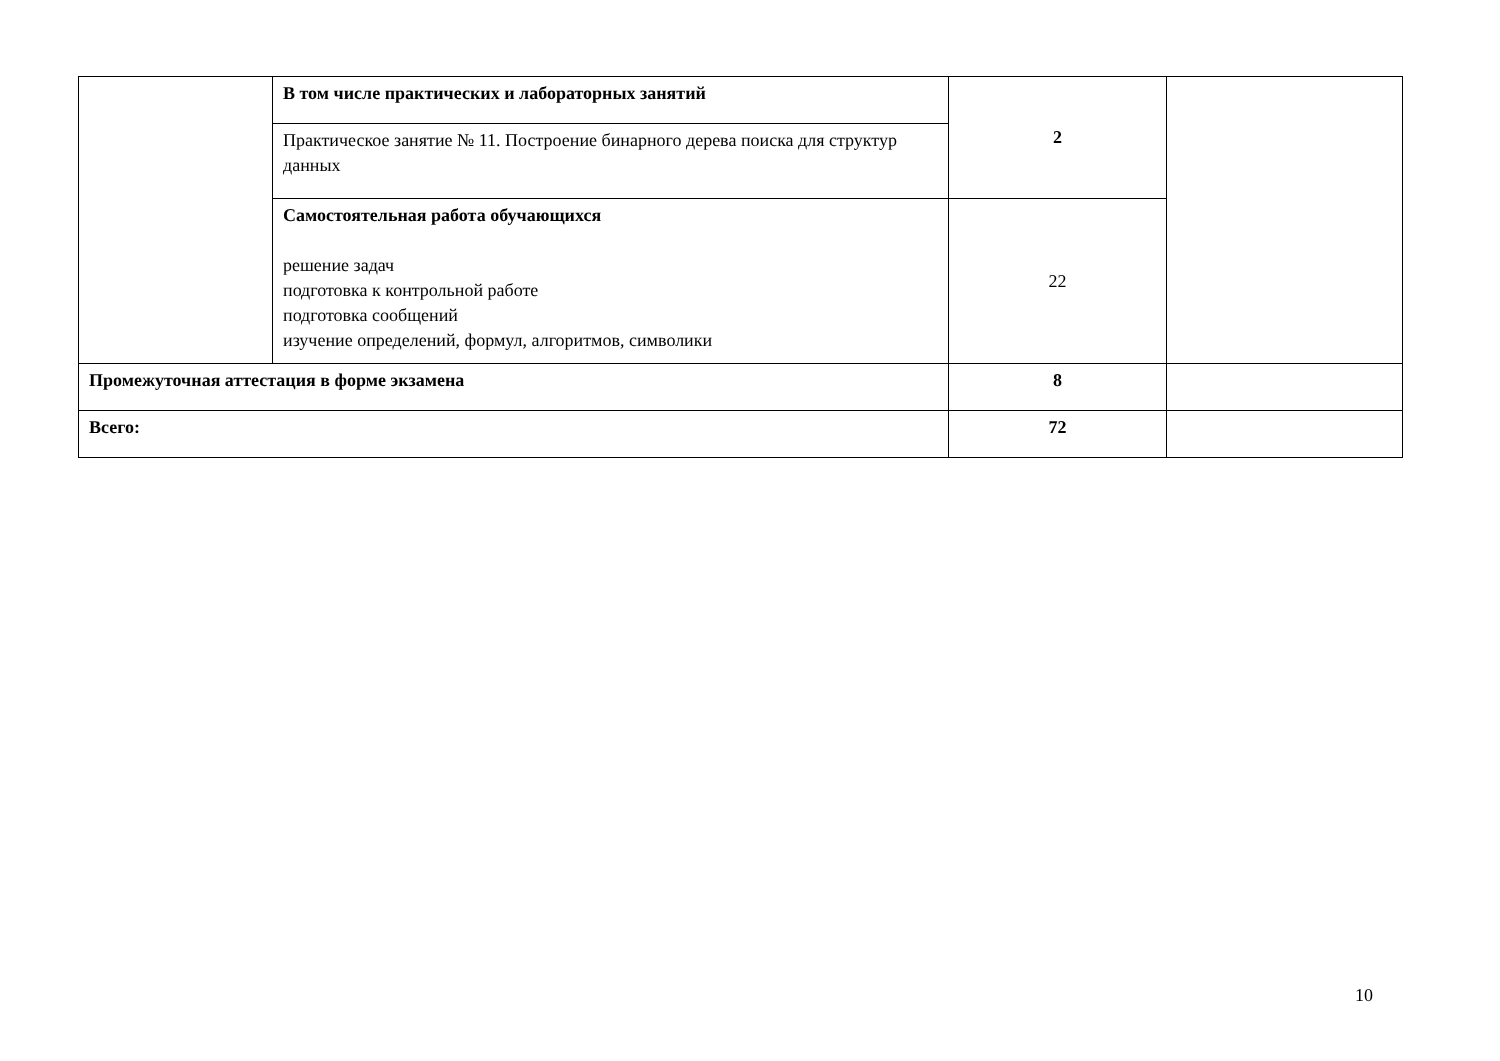| | В том числе практических и лабораторных занятий | 2 | |
| | Практическое занятие № 11. Построение бинарного дерева поиска для структур данных | | |
| | Самостоятельная работа обучающихся решение задач подготовка к контрольной работе подготовка сообщений изучение определений, формул, алгоритмов, символики | 22 | |
| Промежуточная аттестация в форме экзамена | | 8 | |
| Всего: | | 72 | |
10